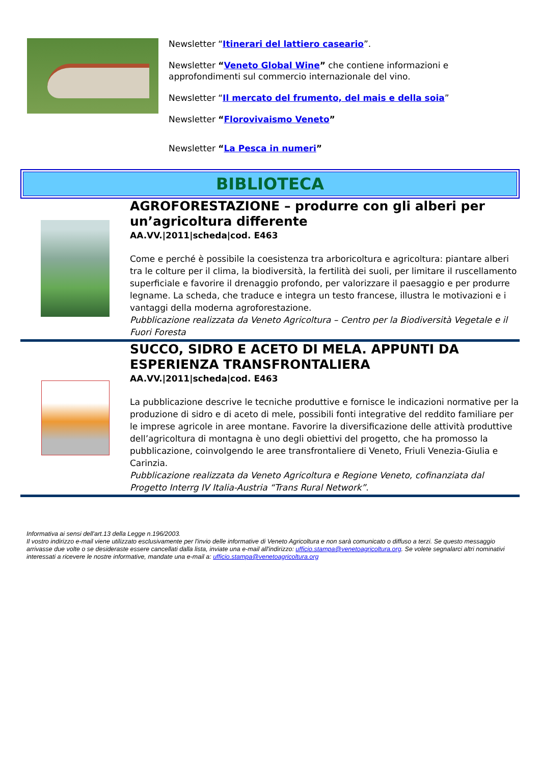Newsletter “Itinerari del lattiero caseario”.
Newsletter “Veneto Global Wine” che contiene informazioni e approfondimenti sul commercio internazionale del vino.
Newsletter “Il mercato del frumento, del mais e della soia”
Newsletter “Florovivaismo Veneto”
Newsletter “La Pesca in numeri”
BIBLIOTECA
AGROFORESTAZIONE – produrre con gli alberi per un’agricoltura differente
AA.VV.|2011|scheda|cod. E463
Come e perché è possibile la coesistenza tra arboricoltura e agricoltura: piantare alberi tra le colture per il clima, la biodiversità, la fertilità dei suoli, per limitare il ruscellamento superficiale e favorire il drenaggio profondo, per valorizzare il paesaggio e per produrre legname. La scheda, che traduce e integra un testo francese, illustra le motivazioni e i vantaggi della moderna agroforestazione.
Pubblicazione realizzata da Veneto Agricoltura – Centro per la Biodiversità Vegetale e il Fuori Foresta
SUCCO, SIDRO E ACETO DI MELA. APPUNTI DA ESPERIENZA TRANSFRONTALIERA
AA.VV.|2011|scheda|cod. E463
La pubblicazione descrive le tecniche produttive e fornisce le indicazioni normative per la produzione di sidro e di aceto di mele, possibili fonti integrative del reddito familiare per le imprese agricole in aree montane. Favorire la diversificazione delle attività produttive dell’agricoltura di montagna è uno degli obiettivi del progetto, che ha promosso la pubblicazione, coinvolgendo le aree transfrontaliere di Veneto, Friuli Venezia-Giulia e Carinzia.
Pubblicazione realizzata da Veneto Agricoltura e Regione Veneto, cofinanziata dal Progetto Interrg IV Italia-Austria “Trans Rural Network”.
Informativa ai sensi dell'art.13 della Legge n.196/2003.
Il vostro indirizzo e-mail viene utilizzato esclusivamente per l'invio delle informative di Veneto Agricoltura e non sarà comunicato o diffuso a terzi. Se questo messaggio arrivasse due volte o se desideraste essere cancellati dalla lista, inviate una e-mail all'indirizzo: ufficio.stampa@venetoagricoltura.org. Se volete segnalarci altri nominativi interessati a ricevere le nostre informative, mandate una e-mail a: ufficio.stampa@venetoagricoltura.org